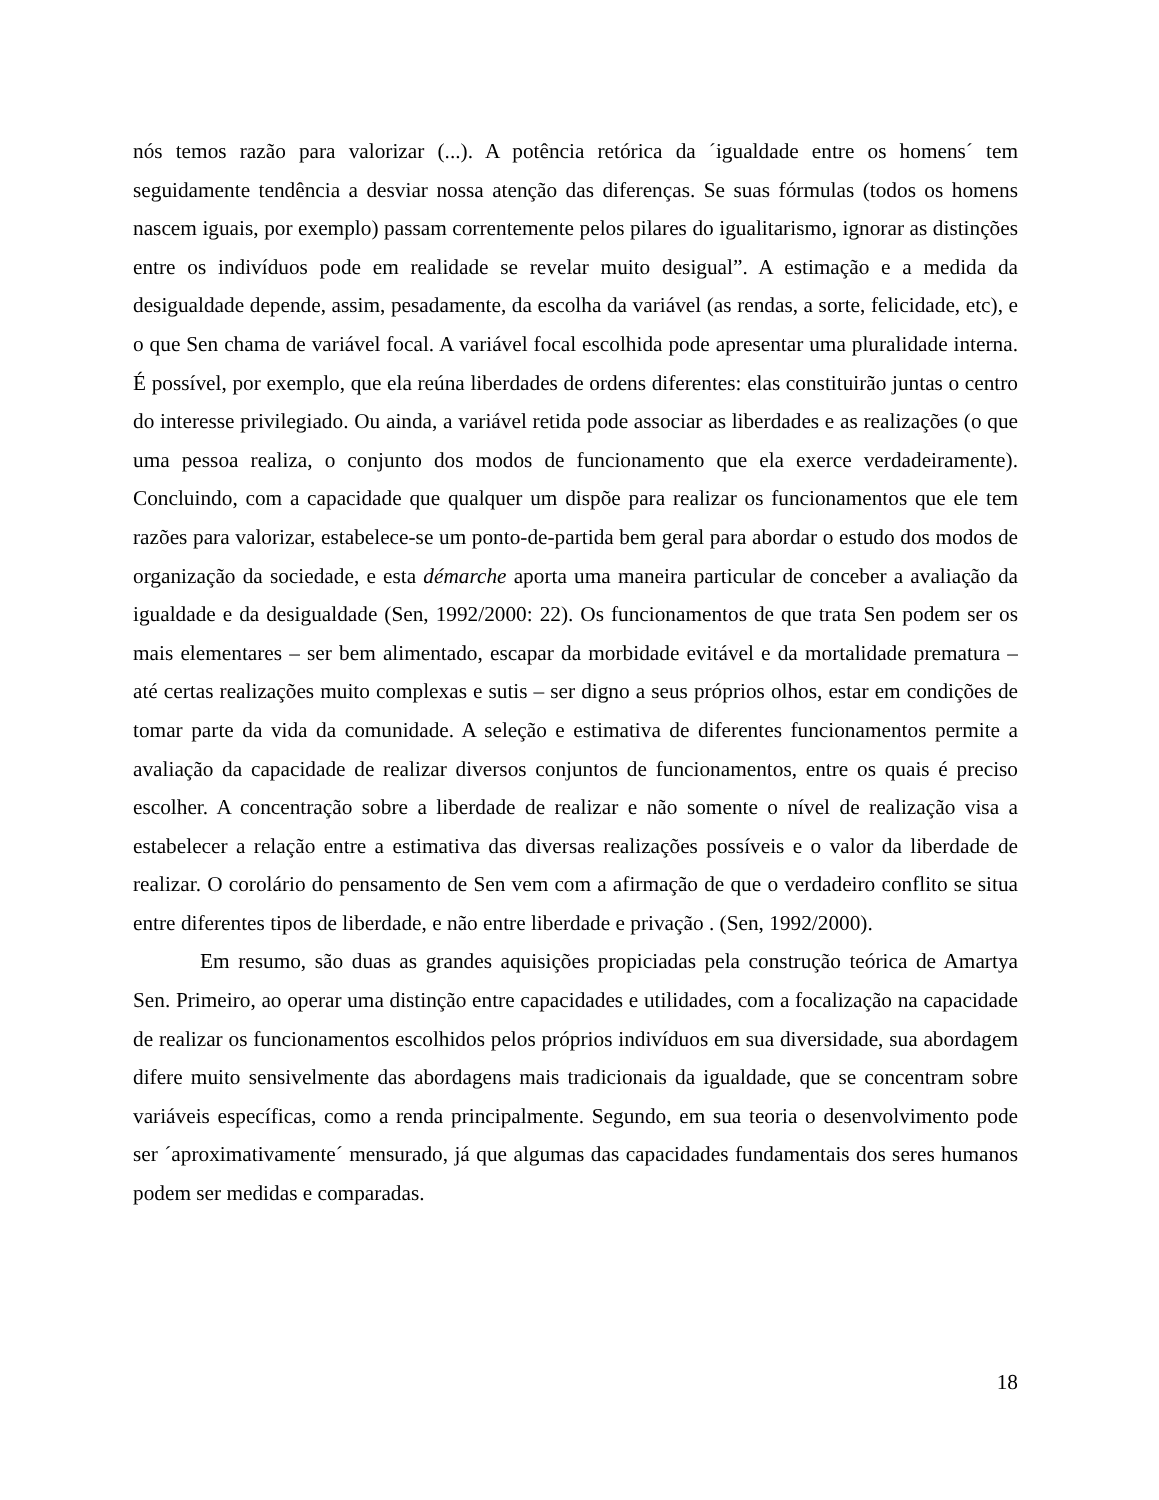nós temos razão para valorizar (...). A potência retórica da ´igualdade entre os homens´ tem seguidamente tendência a desviar nossa atenção das diferenças. Se suas fórmulas (todos os homens nascem iguais, por exemplo) passam correntemente pelos pilares do igualitarismo, ignorar as distinções entre os indivíduos pode em realidade se revelar muito desigual”. A estimação e a medida da desigualdade depende, assim, pesadamente, da escolha da variável (as rendas, a sorte, felicidade, etc), e o que Sen chama de variável focal. A variável focal escolhida pode apresentar uma pluralidade interna. É possível, por exemplo, que ela reúna liberdades de ordens diferentes: elas constituirão juntas o centro do interesse privilegiado. Ou ainda, a variável retida pode associar as liberdades e as realizações (o que uma pessoa realiza, o conjunto dos modos de funcionamento que ela exerce verdadeiramente). Concluindo, com a capacidade que qualquer um dispõe para realizar os funcionamentos que ele tem razões para valorizar, estabelece-se um ponto-de-partida bem geral para abordar o estudo dos modos de organização da sociedade, e esta démarche aporta uma maneira particular de conceber a avaliação da igualdade e da desigualdade (Sen, 1992/2000: 22). Os funcionamentos de que trata Sen podem ser os mais elementares – ser bem alimentado, escapar da morbidade evitável e da mortalidade prematura – até certas realizações muito complexas e sutis – ser digno a seus próprios olhos, estar em condições de tomar parte da vida da comunidade. A seleção e estimativa de diferentes funcionamentos permite a avaliação da capacidade de realizar diversos conjuntos de funcionamentos, entre os quais é preciso escolher. A concentração sobre a liberdade de realizar e não somente o nível de realização visa a estabelecer a relação entre a estimativa das diversas realizações possíveis e o valor da liberdade de realizar. O corolário do pensamento de Sen vem com a afirmação de que o verdadeiro conflito se situa entre diferentes tipos de liberdade, e não entre liberdade e privação . (Sen, 1992/2000).
Em resumo, são duas as grandes aquisições propiciadas pela construção teórica de Amartya Sen. Primeiro, ao operar uma distinção entre capacidades e utilidades, com a focalização na capacidade de realizar os funcionamentos escolhidos pelos próprios indivíduos em sua diversidade, sua abordagem difere muito sensivelmente das abordagens mais tradicionais da igualdade, que se concentram sobre variáveis específicas, como a renda principalmente. Segundo, em sua teoria o desenvolvimento pode ser ´aproximativamente´ mensurado, já que algumas das capacidades fundamentais dos seres humanos podem ser medidas e comparadas.
18